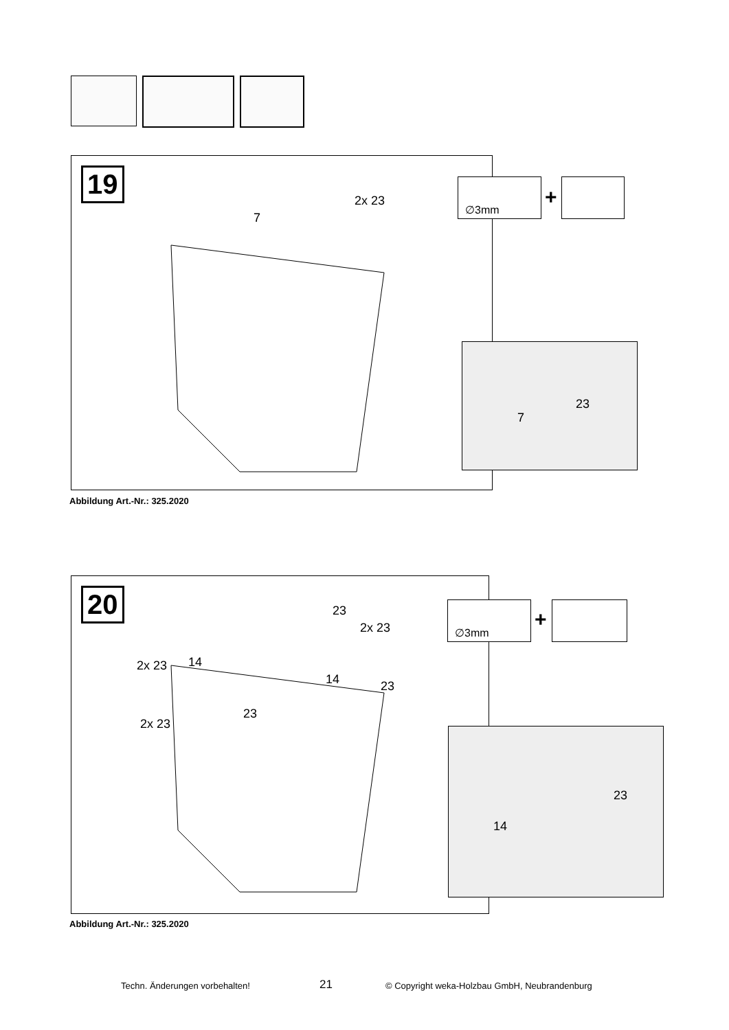19
2x 23
7
∅3mm
+
7
23
Abbildung Art.-Nr.: 325.2020
20 23
2x 23
2x 23 14
14 23
23
2x 23
∅3mm
+
23
14
Abbildung Art.-Nr.: 325.2020
Techn. Änderungen vorbehalten! 21 © Copyright weka-Holzbau GmbH, Neubrandenburg